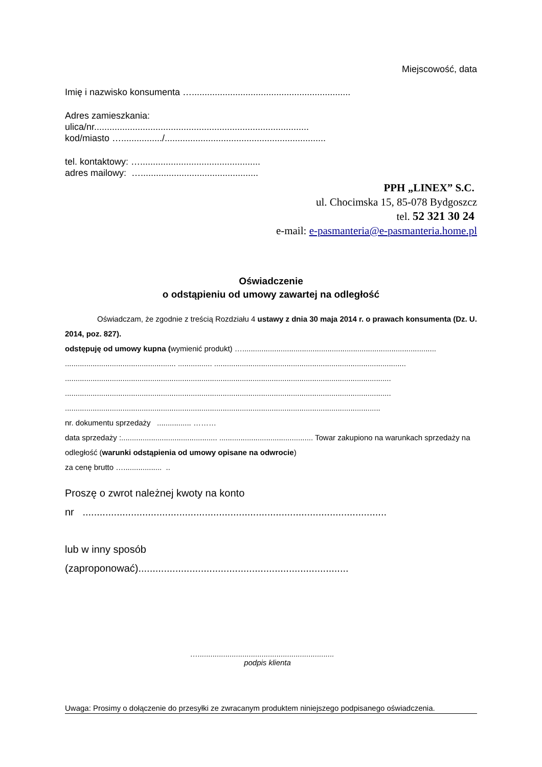Miejscowość, data
Imię i nazwisko konsumenta …..............................................................
Adres zamieszkania:
ulica/nr....................................................................................
kod/miasto …................/...............................................................
tel. kontaktowy: …...............................................
adres mailowy: …..............................................
PPH „LINEX” S.C.
ul. Chocimska 15, 85-078 Bydgoszcz
tel. 52 321 30 24
e-mail: e-pasmanteria@e-pasmanteria.home.pl
Oświadczenie
o odstąpieniu od umowy zawartej na odległość
Oświadczam, że zgodnie z treścią Rozdziału 4 ustawy z dnia 30 maja 2014 r. o prawach konsumenta (Dz. U. 2014, poz. 827).
odstępuję od umowy kupna (wymienić produkt) …...........................................................................................
.................................................... ................ ..........................................................................................
.........................................................................................................................................................
.........................................................................................................................................................
....................................................................................................................................................
nr. dokumentu sprzedaży ................ ………
data sprzedaży :............................................. ............................................ Towar zakupiono na warunkach sprzedaży na odległość (warunki odstąpienia od umowy opisane na odwrocie)
za cenę brutto ….................. ..
Proszę o zwrot należnej kwoty na konto
nr ...........................................................................................................
lub w inny sposób
(zaproponować)..........................................................................
…................................................................
podpis klienta
Uwaga: Prosimy o dołączenie do przesyłki ze zwracanym produktem niniejszego podpisanego oświadczenia.